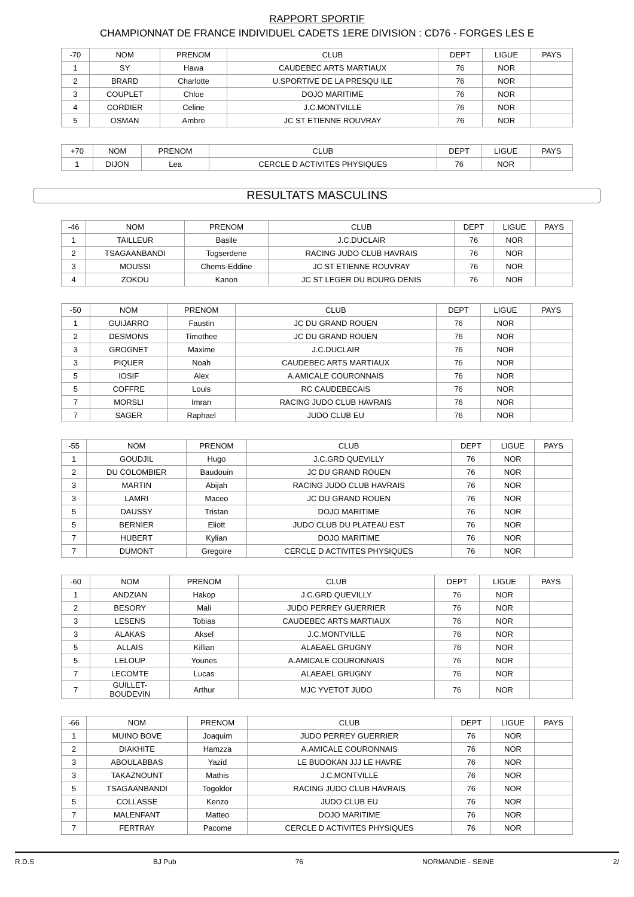RAPPORT SPORTIF
CHAMPIONNAT DE FRANCE INDIVIDUEL CADETS 1ERE DIVISION : CD76 - FORGES LES E
| -70 | NOM | PRENOM | CLUB | DEPT | LIGUE | PAYS |
| --- | --- | --- | --- | --- | --- | --- |
| 1 | SY | Hawa | CAUDEBEC ARTS MARTIAUX | 76 | NOR | |
| 2 | BRARD | Charlotte | U.SPORTIVE DE LA PRESQU ILE | 76 | NOR | |
| 3 | COUPLET | Chloe | DOJO MARITIME | 76 | NOR | |
| 4 | CORDIER | Celine | J.C.MONTVILLE | 76 | NOR | |
| 5 | OSMAN | Ambre | JC ST ETIENNE ROUVRAY | 76 | NOR | |
| +70 | NOM | PRENOM | CLUB | DEPT | LIGUE | PAYS |
| --- | --- | --- | --- | --- | --- | --- |
| 1 | DIJON | Lea | CERCLE D ACTIVITES PHYSIQUES | 76 | NOR | |
RESULTATS MASCULINS
| -46 | NOM | PRENOM | CLUB | DEPT | LIGUE | PAYS |
| --- | --- | --- | --- | --- | --- | --- |
| 1 | TAILLEUR | Basile | J.C.DUCLAIR | 76 | NOR | |
| 2 | TSAGAANBANDI | Togserdene | RACING JUDO CLUB HAVRAIS | 76 | NOR | |
| 3 | MOUSSI | Chems-Eddine | JC ST ETIENNE ROUVRAY | 76 | NOR | |
| 4 | ZOKOU | Kanon | JC ST LEGER DU BOURG DENIS | 76 | NOR | |
| -50 | NOM | PRENOM | CLUB | DEPT | LIGUE | PAYS |
| --- | --- | --- | --- | --- | --- | --- |
| 1 | GUIJARRO | Faustin | JC DU GRAND ROUEN | 76 | NOR | |
| 2 | DESMONS | Timothee | JC DU GRAND ROUEN | 76 | NOR | |
| 3 | GROGNET | Maxime | J.C.DUCLAIR | 76 | NOR | |
| 3 | PIQUER | Noah | CAUDEBEC ARTS MARTIAUX | 76 | NOR | |
| 5 | IOSIF | Alex | A.AMICALE COURONNAIS | 76 | NOR | |
| 5 | COFFRE | Louis | RC CAUDEBECAIS | 76 | NOR | |
| 7 | MORSLI | Imran | RACING JUDO CLUB HAVRAIS | 76 | NOR | |
| 7 | SAGER | Raphael | JUDO CLUB EU | 76 | NOR | |
| -55 | NOM | PRENOM | CLUB | DEPT | LIGUE | PAYS |
| --- | --- | --- | --- | --- | --- | --- |
| 1 | GOUDJIL | Hugo | J.C.GRD QUEVILLY | 76 | NOR | |
| 2 | DU COLOMBIER | Baudouin | JC DU GRAND ROUEN | 76 | NOR | |
| 3 | MARTIN | Abijah | RACING JUDO CLUB HAVRAIS | 76 | NOR | |
| 3 | LAMRI | Maceo | JC DU GRAND ROUEN | 76 | NOR | |
| 5 | DAUSSY | Tristan | DOJO MARITIME | 76 | NOR | |
| 5 | BERNIER | Eliott | JUDO CLUB DU PLATEAU EST | 76 | NOR | |
| 7 | HUBERT | Kylian | DOJO MARITIME | 76 | NOR | |
| 7 | DUMONT | Gregoire | CERCLE D ACTIVITES PHYSIQUES | 76 | NOR | |
| -60 | NOM | PRENOM | CLUB | DEPT | LIGUE | PAYS |
| --- | --- | --- | --- | --- | --- | --- |
| 1 | ANDZIAN | Hakop | J.C.GRD QUEVILLY | 76 | NOR | |
| 2 | BESORY | Mali | JUDO PERREY GUERRIER | 76 | NOR | |
| 3 | LESENS | Tobias | CAUDEBEC ARTS MARTIAUX | 76 | NOR | |
| 3 | ALAKAS | Aksel | J.C.MONTVILLE | 76 | NOR | |
| 5 | ALLAIS | Killian | ALAEAEL GRUGNY | 76 | NOR | |
| 5 | LELOUP | Younes | A.AMICALE COURONNAIS | 76 | NOR | |
| 7 | LECOMTE | Lucas | ALAEAEL GRUGNY | 76 | NOR | |
| 7 | GUILLET- BOUDEVIN | Arthur | MJC YVETOT JUDO | 76 | NOR | |
| -66 | NOM | PRENOM | CLUB | DEPT | LIGUE | PAYS |
| --- | --- | --- | --- | --- | --- | --- |
| 1 | MUINO BOVE | Joaquim | JUDO PERREY GUERRIER | 76 | NOR | |
| 2 | DIAKHITE | Hamzza | A.AMICALE COURONNAIS | 76 | NOR | |
| 3 | ABOULABBAS | Yazid | LE BUDOKAN JJJ LE HAVRE | 76 | NOR | |
| 3 | TAKAZNOUNT | Mathis | J.C.MONTVILLE | 76 | NOR | |
| 5 | TSAGAANBANDI | Togoldor | RACING JUDO CLUB HAVRAIS | 76 | NOR | |
| 5 | COLLASSE | Kenzo | JUDO CLUB EU | 76 | NOR | |
| 7 | MALENFANT | Matteo | DOJO MARITIME | 76 | NOR | |
| 7 | FERTRAY | Pacome | CERCLE D ACTIVITES PHYSIQUES | 76 | NOR | |
R.D.S BJ Pub 76 NORMANDIE - SEINE 2/